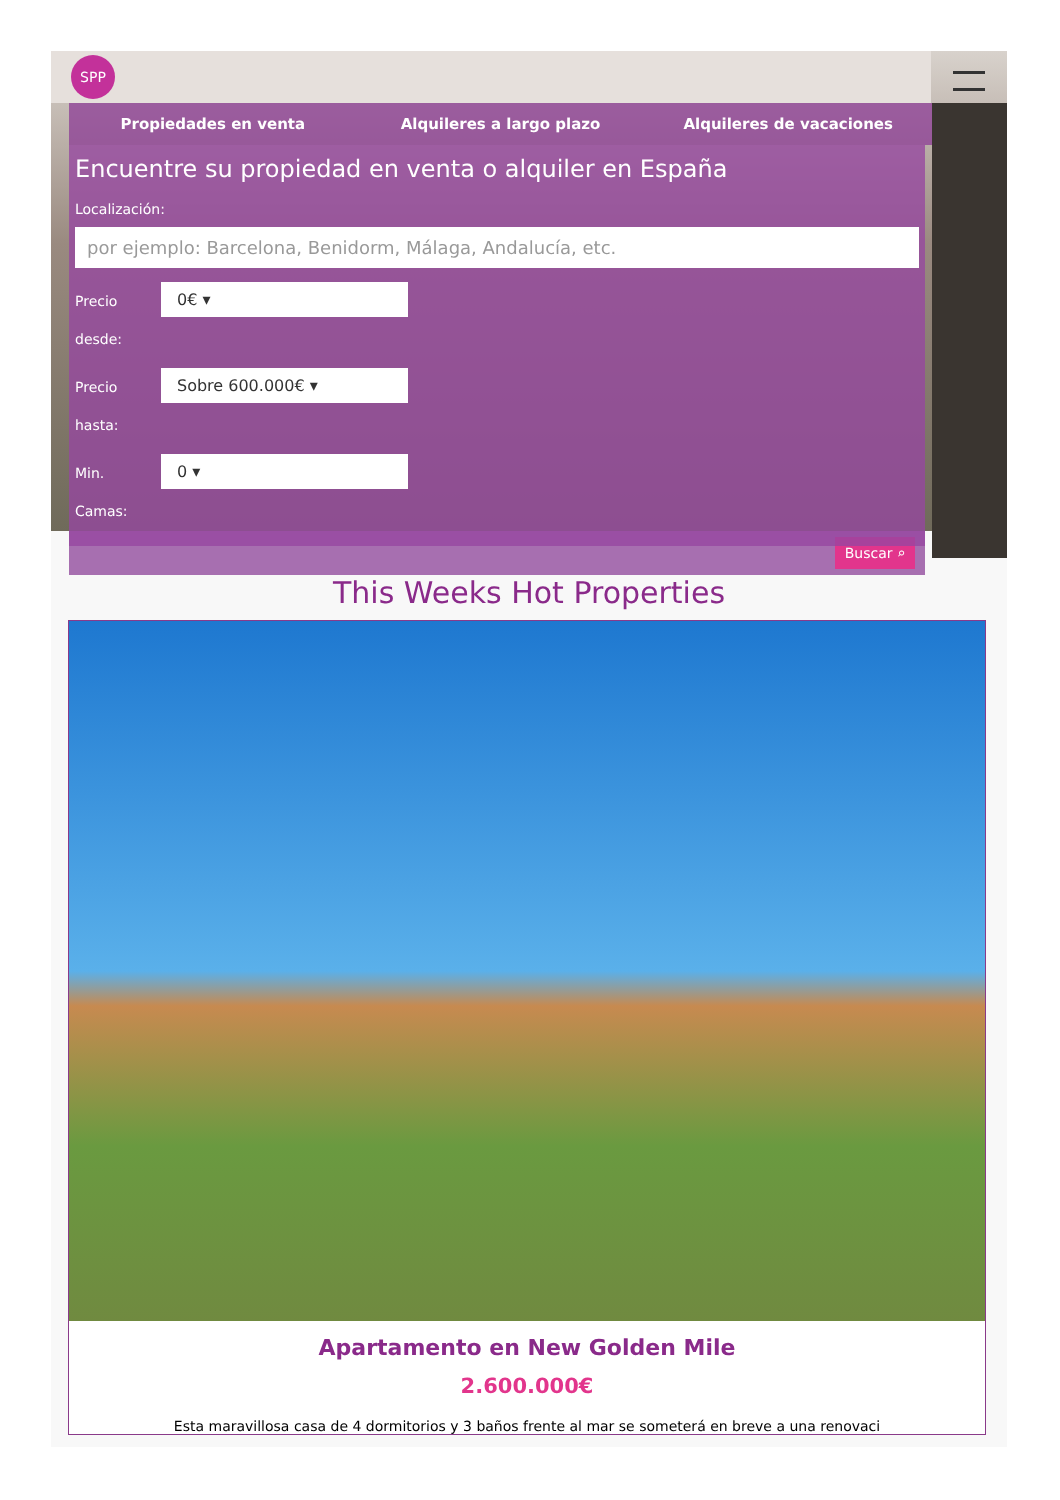SPP
Propiedades en venta Alquileres a largo plazo Alquileres de vacaciones
Encuentre su propiedad en venta o alquiler en España
Localización:
por ejemplo: Barcelona, Benidorm, Málaga, Andalucía, etc.
Precio desde:
0€ ▾
Precio hasta:
Sobre 600.000€ ▾
Min. Camas:
0 ▾
Buscar ⌕
This Weeks Hot Properties
Apartamento en New Golden Mile
2.600.000€
Esta maravillosa casa de 4 dormitorios y 3 baños frente al mar se someterá en breve a una renovaci